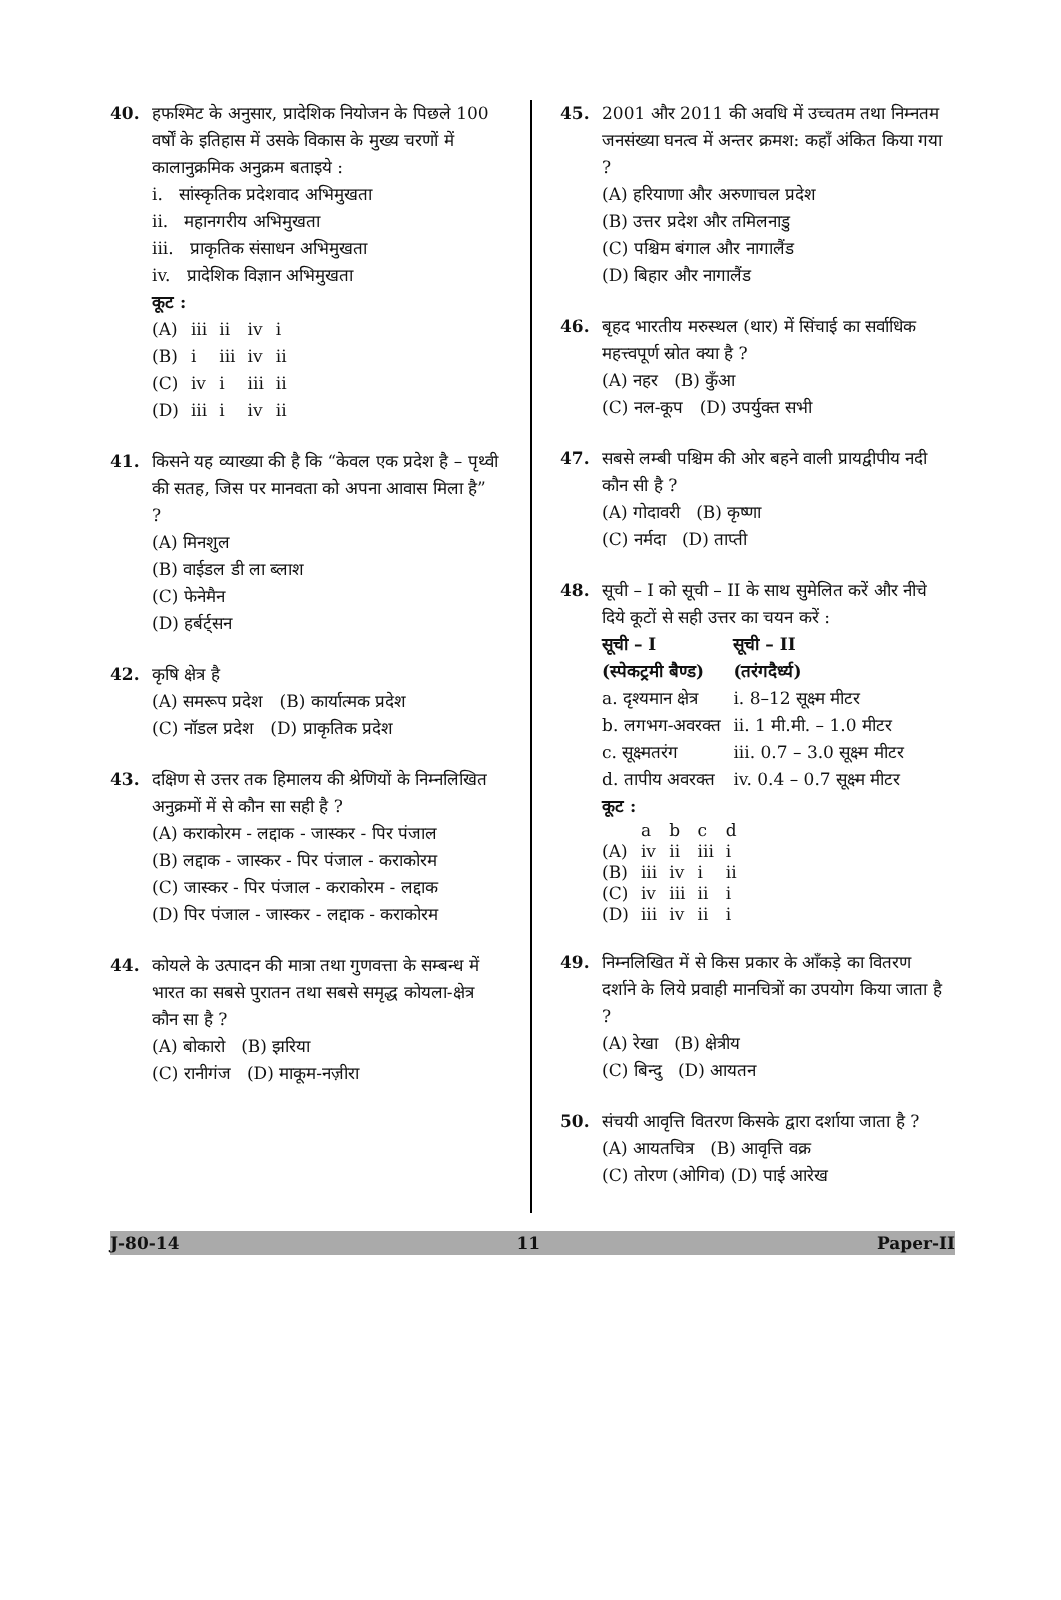40. हफश्मिट के अनुसार, प्रादेशिक नियोजन के पिछले 100 वर्षों के इतिहास में उसके विकास के मुख्य चरणों में कालानुक्रमिक अनुक्रम बताइये :
i. सांस्कृतिक प्रदेशवाद अभिमुखता
ii. महानगरीय अभिमुखता
iii. प्राकृतिक संसाधन अभिमुखता
iv. प्रादेशिक विज्ञान अभिमुखता
कूट :
| (A) | iii | ii | iv | i |
| (B) | i | iii | iv | ii |
| (C) | iv | i | iii | ii |
| (D) | iii | i | iv | ii |
41. किसने यह व्याख्या की है कि “केवल एक प्रदेश है – पृथ्वी की सतह, जिस पर मानवता को अपना आवास मिला है” ?
(A) मिनशुल
(B) वाईडल डी ला ब्लाश
(C) फेनेमैन
(D) हर्बर्ट्सन
42. कृषि क्षेत्र है
(A) समरूप प्रदेश (B) कार्यात्मक प्रदेश
(C) नॉडल प्रदेश (D) प्राकृतिक प्रदेश
43. दक्षिण से उत्तर तक हिमालय की श्रेणियों के निम्नलिखित अनुक्रमों में से कौन सा सही है ?
(A) कराकोरम - लद्दाक - जास्कर - पिर पंजाल
(B) लद्दाक - जास्कर - पिर पंजाल - कराकोरम
(C) जास्कर - पिर पंजाल - कराकोरम - लद्दाक
(D) पिर पंजाल - जास्कर - लद्दाक - कराकोरम
44. कोयले के उत्पादन की मात्रा तथा गुणवत्ता के सम्बन्ध में भारत का सबसे पुरातन तथा सबसे समृद्ध कोयला-क्षेत्र कौन सा है ?
(A) बोकारो (B) झरिया
(C) रानीगंज (D) माकूम-नज़ीरा
45. 2001 और 2011 की अवधि में उच्चतम तथा निम्नतम जनसंख्या घनत्व में अन्तर क्रमश: कहाँ अंकित किया गया ?
(A) हरियाणा और अरुणाचल प्रदेश
(B) उत्तर प्रदेश और तमिलनाडु
(C) पश्चिम बंगाल और नागालैंड
(D) बिहार और नागालैंड
46. बृहद भारतीय मरुस्थल (थार) में सिंचाई का सर्वाधिक महत्त्वपूर्ण स्रोत क्या है ?
(A) नहर (B) कुँआ
(C) नल-कूप (D) उपर्युक्त सभी
47. सबसे लम्बी पश्चिम की ओर बहने वाली प्रायद्वीपीय नदी कौन सी है ?
(A) गोदावरी (B) कृष्णा
(C) नर्मदा (D) ताप्ती
48. सूची – I को सूची – II के साथ सुमेलित करें और नीचे दिये कूटों से सही उत्तर का चयन करें :
| सूची – I (स्पेकट्रमी बैण्ड) | सूची – II (तरंगदैर्ध्य) |
| --- | --- |
| a. दृश्यमान क्षेत्र | i. 8–12 सूक्ष्म मीटर |
| b. लगभग-अवरक्त | ii. 1 मी.मी. – 1.0 मीटर |
| c. सूक्ष्मतरंग | iii. 0.7 – 3.0 सूक्ष्म मीटर |
| d. तापीय अवरक्त | iv. 0.4 – 0.7 सूक्ष्म मीटर |
कूट :
| | a | b | c | d |
| (A) | iv | ii | iii | i |
| (B) | iii | iv | i | ii |
| (C) | iv | iii | ii | i |
| (D) | iii | iv | ii | i |
49. निम्नलिखित में से किस प्रकार के आँकड़े का वितरण दर्शाने के लिये प्रवाही मानचित्रों का उपयोग किया जाता है ?
(A) रेखा (B) क्षेत्रीय
(C) बिन्दु (D) आयतन
50. संचयी आवृत्ति वितरण किसके द्वारा दर्शाया जाता है ?
(A) आयतचित्र (B) आवृत्ति वक्र
(C) तोरण (ओगिव) (D) पाई आरेख
J-80-14 11 Paper-II